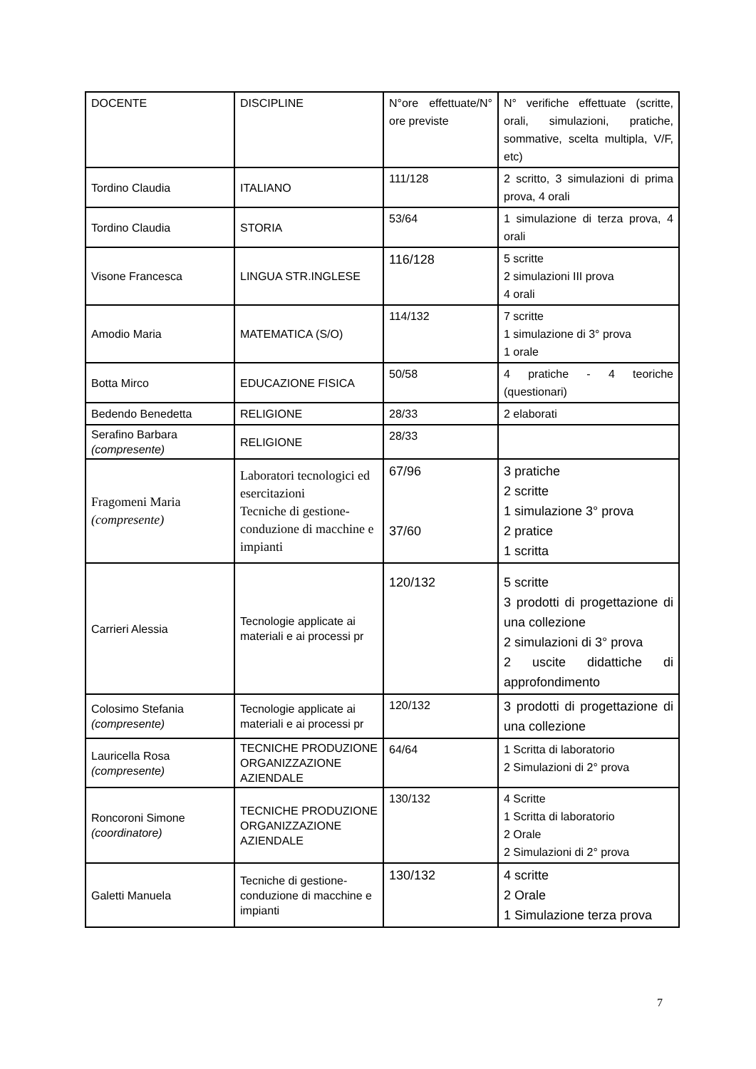| DOCENTE | DISCIPLINE | N°ore effettuate/N° ore previste | N° verifiche effettuate (scritte, orali, simulazioni, pratiche, sommative, scelta multipla, V/F, etc) |
| Tordino Claudia | ITALIANO | 111/128 | 2 scritto, 3 simulazioni di prima prova, 4 orali |
| Tordino Claudia | STORIA | 53/64 | 1 simulazione di terza prova, 4 orali |
| Visone Francesca | LINGUA STR.INGLESE | 116/128 | 5 scritte 2 simulazioni III prova 4 orali |
| Amodio Maria | MATEMATICA (S/O) | 114/132 | 7 scritte 1 simulazione di 3° prova 1 orale |
| Botta Mirco | EDUCAZIONE FISICA | 50/58 | 4 pratiche - 4 teoriche (questionari) |
| Bedendo Benedetta | RELIGIONE | 28/33 | 2 elaborati |
| Serafino Barbara (compresente) | RELIGIONE | 28/33 | |
| Fragomeni Maria (compresente) | Laboratori tecnologici ed esercitazioni Tecniche di gestione-conduzione di macchine e impianti | 67/96 37/60 | 3 pratiche 2 scritte 1 simulazione 3° prova 2 pratice 1 scritta |
| Carrieri Alessia | Tecnologie applicate ai materiali e ai processi pr | 120/132 | 5 scritte 3 prodotti di progettazione di una collezione 2 simulazioni di 3° prova 2 uscite didattiche di approfondimento |
| Colosimo Stefania (compresente) | Tecnologie applicate ai materiali e ai processi pr | 120/132 | 3 prodotti di progettazione di una collezione |
| Lauricella Rosa (compresente) | TECNICHE PRODUZIONE ORGANIZZAZIONE AZIENDALE | 64/64 | 1 Scritta di laboratorio 2 Simulazioni di 2° prova |
| Roncoroni Simone (coordinatore) | TECNICHE PRODUZIONE ORGANIZZAZIONE AZIENDALE | 130/132 | 4 Scritte 1 Scritta di laboratorio 2 Orale 2 Simulazioni di 2° prova |
| Galetti Manuela | Tecniche di gestione-conduzione di macchine e impianti | 130/132 | 4 scritte 2 Orale 1 Simulazione terza prova |
7